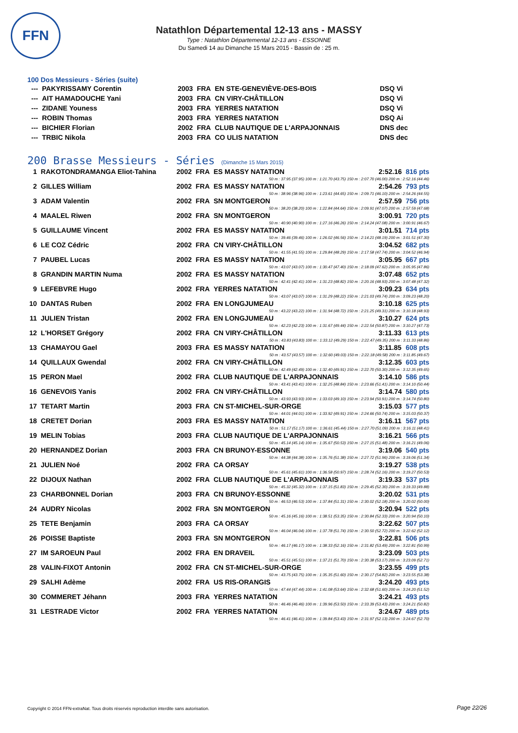FFN
Natathlon Départemental 12-13 ans - MASSY
Type : Natathlon Départemental 12-13 ans - ESSONNE
Du Samedi 14 au Dimanche 15 Mars 2015 - Bassin de : 25 m.
100 Dos Messieurs - Séries (suite)
| --- | PAKYRISSAMY Corentin | 2003 | FRA | EN STE-GENEVIÈVE-DES-BOIS | DSQ Vi |
| --- | AIT HAMADOUCHE Yani | 2003 | FRA | CN VIRY-CHÂTILLON | DSQ Vi |
| --- | ZIDANE Youness | 2003 | FRA | YERRES NATATION | DSQ Vi |
| --- | ROBIN Thomas | 2003 | FRA | YERRES NATATION | DSQ Ai |
| --- | BICHIER Florian | 2002 | FRA | CLUB NAUTIQUE DE L'ARPAJONNAIS | DNS dec |
| --- | TRBIC Nikola | 2003 | FRA | CO ULIS NATATION | DNS dec |
200 Brasse Messieurs - Séries (Dimanche 15 Mars 2015)
| 1 | RAKOTONDRAMANGA Eliot-Tahina | 2002 | FRA | ES MASSY NATATION | 2:52.16 | 816 pts |
| 50 m : 37.95 (37.95) 100 m : 1:21.70 (43.75) 150 m : 2:07.70 (46.00) 200 m : 2:52.16 (44.46) | | | | | | |
| 2 | GILLES William | 2002 | FRA | ES MASSY NATATION | 2:54.26 | 793 pts |
| 50 m : 38.96 (38.96) 100 m : 1:23.61 (44.65) 150 m : 2:09.71 (46.10) 200 m : 2:54.26 (44.55) | | | | | | |
| 3 | ADAM Valentin | 2002 | FRA | SN MONTGERON | 2:57.59 | 756 pts |
| 50 m : 38.20 (38.20) 100 m : 1:22.84 (44.64) 150 m : 2:09.91 (47.07) 200 m : 2:57.59 (47.68) | | | | | | |
| 4 | MAALEL Riwen | 2002 | FRA | SN MONTGERON | 3:00.91 | 720 pts |
| 50 m : 40.90 (40.90) 100 m : 1:27.16 (46.26) 150 m : 2:14.24 (47.08) 200 m : 3:00.91 (46.67) | | | | | | |
| 5 | GUILLAUME Vincent | 2002 | FRA | ES MASSY NATATION | 3:01.51 | 714 pts |
| 50 m : 39.46 (39.46) 100 m : 1:26.02 (46.56) 150 m : 2:14.21 (48.19) 200 m : 3:01.51 (47.30) | | | | | | |
| 6 | LE COZ Cédric | 2002 | FRA | CN VIRY-CHÂTILLON | 3:04.52 | 682 pts |
| 50 m : 41.55 (41.55) 100 m : 1:29.84 (48.29) 150 m : 2:17.58 (47.74) 200 m : 3:04.52 (46.94) | | | | | | |
| 7 | PAUBEL Lucas | 2002 | FRA | ES MASSY NATATION | 3:05.95 | 667 pts |
| 50 m : 43.07 (43.07) 100 m : 1:30.47 (47.40) 150 m : 2:18.09 (47.62) 200 m : 3:05.95 (47.86) | | | | | | |
| 8 | GRANDIN MARTIN Numa | 2002 | FRA | ES MASSY NATATION | 3:07.48 | 652 pts |
| 50 m : 42.41 (42.41) 100 m : 1:31.23 (48.82) 150 m : 2:20.16 (48.93) 200 m : 3:07.48 (47.32) | | | | | | |
| 9 | LEFEBVRE Hugo | 2002 | FRA | YERRES NATATION | 3:09.23 | 634 pts |
| 50 m : 43.07 (43.07) 100 m : 1:31.29 (48.22) 150 m : 2:21.03 (49.74) 200 m : 3:09.23 (48.20) | | | | | | |
| 10 | DANTAS Ruben | 2002 | FRA | EN LONGJUMEAU | 3:10.18 | 625 pts |
| 50 m : 43.22 (43.22) 100 m : 1:31.94 (48.72) 150 m : 2:21.25 (49.31) 200 m : 3:10.18 (48.93) | | | | | | |
| 11 | JULIEN Tristan | 2002 | FRA | EN LONGJUMEAU | 3:10.27 | 624 pts |
| 50 m : 42.23 (42.23) 100 m : 1:31.67 (49.44) 150 m : 2:22.54 (50.87) 200 m : 3:10.27 (47.73) | | | | | | |
| 12 | L'HORSET Grégory | 2002 | FRA | CN VIRY-CHÂTILLON | 3:11.33 | 613 pts |
| 50 m : 43.83 (43.83) 100 m : 1:33.12 (49.29) 150 m : 2:22.47 (49.35) 200 m : 3:11.33 (48.86) | | | | | | |
| 13 | CHAMAYOU Gael | 2003 | FRA | ES MASSY NATATION | 3:11.85 | 608 pts |
| 50 m : 43.57 (43.57) 100 m : 1:32.60 (49.03) 150 m : 2:22.18 (49.58) 200 m : 3:11.85 (49.67) | | | | | | |
| 14 | QUILLAUX Gwendal | 2002 | FRA | CN VIRY-CHÂTILLON | 3:12.35 | 603 pts |
| 50 m : 42.49 (42.49) 100 m : 1:32.40 (49.91) 150 m : 2:22.70 (50.30) 200 m : 3:12.35 (49.65) | | | | | | |
| 15 | PERON Mael | 2002 | FRA | CLUB NAUTIQUE DE L'ARPAJONNAIS | 3:14.10 | 586 pts |
| 50 m : 43.41 (43.41) 100 m : 1:32.25 (48.84) 150 m : 2:23.66 (51.41) 200 m : 3:14.10 (50.44) | | | | | | |
| 16 | GENEVOIS Yanis | 2002 | FRA | CN VIRY-CHÂTILLON | 3:14.74 | 580 pts |
| 50 m : 43.93 (43.93) 100 m : 1:33.03 (49.10) 150 m : 2:23.94 (50.91) 200 m : 3:14.74 (50.80) | | | | | | |
| 17 | TETART Martin | 2003 | FRA | CN ST-MICHEL-SUR-ORGE | 3:15.03 | 577 pts |
| 50 m : 44.01 (44.01) 100 m : 1:33.92 (49.91) 150 m : 2:24.66 (50.74) 200 m : 3:15.03 (50.37) | | | | | | |
| 18 | CRETET Dorian | 2003 | FRA | ES MASSY NATATION | 3:16.11 | 567 pts |
| 50 m : 51.17 (51.17) 100 m : 1:36.61 (45.44) 150 m : 2:27.70 (51.09) 200 m : 3:16.11 (48.41) | | | | | | |
| 19 | MELIN Tobias | 2003 | FRA | CLUB NAUTIQUE DE L'ARPAJONNAIS | 3:16.21 | 566 pts |
| 50 m : 45.14 (45.14) 100 m : 1:35.67 (50.53) 150 m : 2:27.15 (51.48) 200 m : 3:16.21 (49.06) | | | | | | |
| 20 | HERNANDEZ Dorian | 2003 | FRA | CN BRUNOY-ESSONNE | 3:19.06 | 540 pts |
| 50 m : 44.38 (44.38) 100 m : 1:35.76 (51.38) 150 m : 2:27.72 (51.96) 200 m : 3:19.06 (51.34) | | | | | | |
| 21 | JULIEN Noé | 2002 | FRA | CA ORSAY | 3:19.27 | 538 pts |
| 50 m : 45.61 (45.61) 100 m : 1:36.58 (50.97) 150 m : 2:28.74 (52.16) 200 m : 3:19.27 (50.53) | | | | | | |
| 22 | DIJOUX Nathan | 2002 | FRA | CLUB NAUTIQUE DE L'ARPAJONNAIS | 3:19.33 | 537 pts |
| 50 m : 45.32 (45.32) 100 m : 1:37.15 (51.83) 150 m : 2:29.45 (52.30) 200 m : 3:19.33 (49.88) | | | | | | |
| 23 | CHARBONNEL Dorian | 2003 | FRA | CN BRUNOY-ESSONNE | 3:20.02 | 531 pts |
| 50 m : 46.53 (46.53) 100 m : 1:37.84 (51.31) 150 m : 2:30.02 (52.18) 200 m : 3:20.02 (50.00) | | | | | | |
| 24 | AUDRY Nicolas | 2002 | FRA | SN MONTGERON | 3:20.94 | 522 pts |
| 50 m : 45.16 (45.16) 100 m : 1:38.51 (53.35) 150 m : 2:30.84 (52.33) 200 m : 3:20.94 (50.10) | | | | | | |
| 25 | TETE Benjamin | 2003 | FRA | CA ORSAY | 3:22.62 | 507 pts |
| 50 m : 46.04 (46.04) 100 m : 1:37.78 (51.74) 150 m : 2:30.50 (52.72) 200 m : 3:22.62 (52.12) | | | | | | |
| 26 | POISSE Baptiste | 2003 | FRA | SN MONTGERON | 3:22.81 | 506 pts |
| 50 m : 46.17 (46.17) 100 m : 1:38.33 (52.16) 150 m : 2:31.82 (53.49) 200 m : 3:22.81 (50.99) | | | | | | |
| 27 | IM SAROEUN Paul | 2002 | FRA | EN DRAVEIL | 3:23.09 | 503 pts |
| 50 m : 45.51 (45.51) 100 m : 1:37.21 (51.70) 150 m : 2:30.38 (53.17) 200 m : 3:23.09 (52.71) | | | | | | |
| 28 | VALIN-FIXOT Antonin | 2002 | FRA | CN ST-MICHEL-SUR-ORGE | 3:23.55 | 499 pts |
| 50 m : 43.75 (43.75) 100 m : 1:35.35 (51.60) 150 m : 2:30.17 (54.82) 200 m : 3:23.55 (53.38) | | | | | | |
| 29 | SALHI Adème | 2002 | FRA | US RIS-ORANGIS | 3:24.20 | 493 pts |
| 50 m : 47.44 (47.44) 100 m : 1:41.08 (53.64) 150 m : 2:32.68 (51.60) 200 m : 3:24.20 (51.52) | | | | | | |
| 30 | COMMERET Jéhann | 2003 | FRA | YERRES NATATION | 3:24.21 | 493 pts |
| 50 m : 46.46 (46.46) 100 m : 1:39.96 (53.50) 150 m : 2:33.39 (53.43) 200 m : 3:24.21 (50.82) | | | | | | |
| 31 | LESTRADE Victor | 2002 | FRA | YERRES NATATION | 3:24.67 | 489 pts |
| 50 m : 46.41 (46.41) 100 m : 1:39.84 (53.43) 150 m : 2:31.97 (52.13) 200 m : 3:24.67 (52.70) | | | | | | |
Copyright © 2014 FFN-extraNat. Tous droits réservés reproduction interdite sans autorisation.
Page 22/26